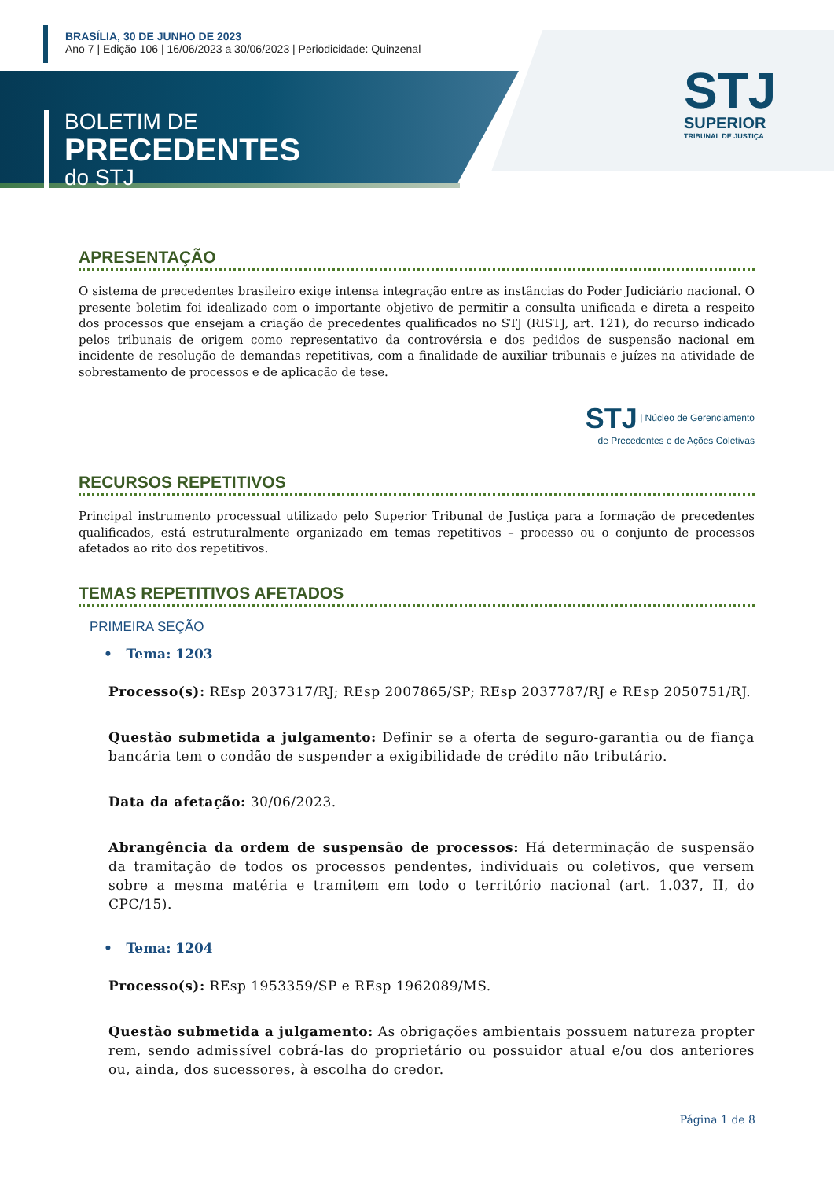BRASÍLIA, 30 DE JUNHO DE 2023
Ano 7 | Edição 106 | 16/06/2023 a 30/06/2023 | Periodicidade: Quinzenal
BOLETIM DE
PRECEDENTES
do STJ
STJ
SUPERIOR
TRIBUNAL DE JUSTIÇA
APRESENTAÇÃO
O sistema de precedentes brasileiro exige intensa integração entre as instâncias do Poder Judiciário nacional. O presente boletim foi idealizado com o importante objetivo de permitir a consulta unificada e direta a respeito dos processos que ensejam a criação de precedentes qualificados no STJ (RISTJ, art. 121), do recurso indicado pelos tribunais de origem como representativo da controvérsia e dos pedidos de suspensão nacional em incidente de resolução de demandas repetitivas, com a finalidade de auxiliar tribunais e juízes na atividade de sobrestamento de processos e de aplicação de tese.
STJ | Núcleo de Gerenciamento
de Precedentes e de Ações Coletivas
RECURSOS REPETITIVOS
Principal instrumento processual utilizado pelo Superior Tribunal de Justiça para a formação de precedentes qualificados, está estruturalmente organizado em temas repetitivos – processo ou o conjunto de processos afetados ao rito dos repetitivos.
TEMAS REPETITIVOS AFETADOS
PRIMEIRA SEÇÃO
• Tema: 1203
Processo(s): REsp 2037317/RJ; REsp 2007865/SP; REsp 2037787/RJ e REsp 2050751/RJ.
Questão submetida a julgamento: Definir se a oferta de seguro-garantia ou de fiança bancária tem o condão de suspender a exigibilidade de crédito não tributário.
Data da afetação: 30/06/2023.
Abrangência da ordem de suspensão de processos: Há determinação de suspensão da tramitação de todos os processos pendentes, individuais ou coletivos, que versem sobre a mesma matéria e tramitem em todo o território nacional (art. 1.037, II, do CPC/15).
• Tema: 1204
Processo(s): REsp 1953359/SP e REsp 1962089/MS.
Questão submetida a julgamento: As obrigações ambientais possuem natureza propter rem, sendo admissível cobrá-las do proprietário ou possuidor atual e/ou dos anteriores ou, ainda, dos sucessores, à escolha do credor.
Página 1 de 8